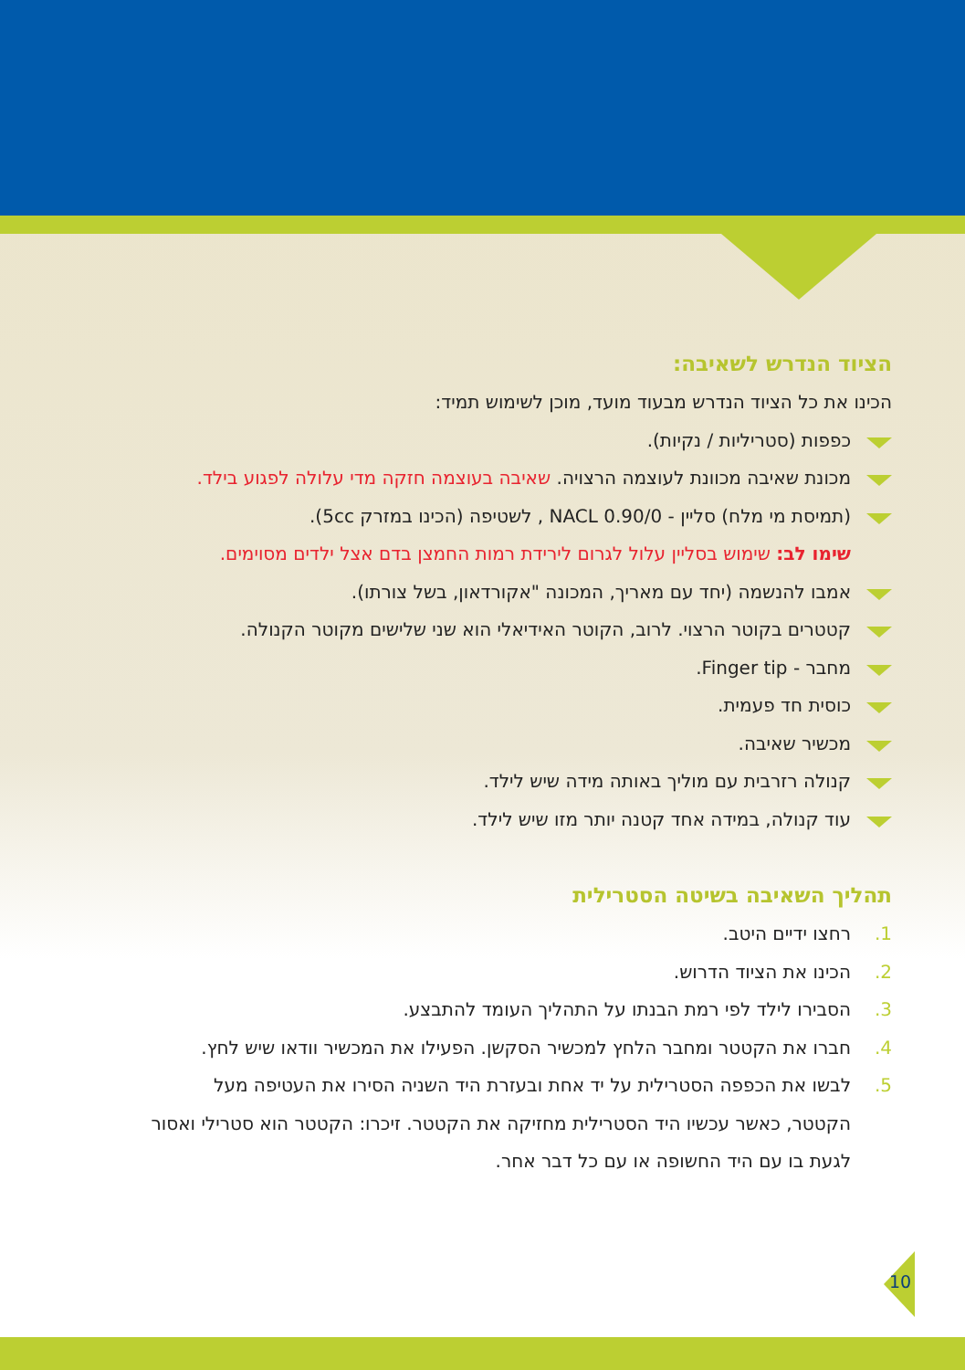הציוד הנדרש לשאיבה:
הכינו את כל הציוד הנדרש מבעוד מועד, מוכן לשימוש תמיד:
כפפות (סטריליות / נקיות).
מכונת שאיבה מכוונת לעוצמה הרצויה. שאיבה בעוצמה חזקה מדי עלולה לפגוע בילד.
(תמיסת מי מלח) סליין - NACL 0.90/0 , לשטיפה (הכינו במזרק 5cc).
שימו לב: שימוש בסליין עלול לגרום לירידת רמות החמצן בדם אצל ילדים מסוימים.
אמבו להנשמה (יחד עם מאריך, המכונה "אקורדאון, בשל צורתו).
קטטרים בקוטר הרצוי. לרוב, הקוטר האידיאלי הוא שני שלישים מקוטר הקנולה.
מחבר - Finger tip.
כוסית חד פעמית.
מכשיר שאיבה.
קנולה רזרבית עם מוליך באותה מידה שיש לילד.
עוד קנולה, במידה אחד קטנה יותר מזו שיש לילד.
תהליך השאיבה בשיטה הסטרילית
1. רחצו ידיים היטב.
2. הכינו את הציוד הדרוש.
3. הסבירו לילד לפי רמת הבנתו על התהליך העומד להתבצע.
4. חברו את הקטטר ומחבר הלחץ למכשיר הסקשן. הפעילו את המכשיר וודאו שיש לחץ.
5. לבשו את הכפפה הסטרילית על יד אחת ובעזרת היד השניה הסירו את העטיפה מעל הקטטר, כאשר עכשיו היד הסטרילית מחזיקה את הקטטר. זיכרו: הקטטר הוא סטרילי ואסור לגעת בו עם היד החשופה או עם כל דבר אחר.
10